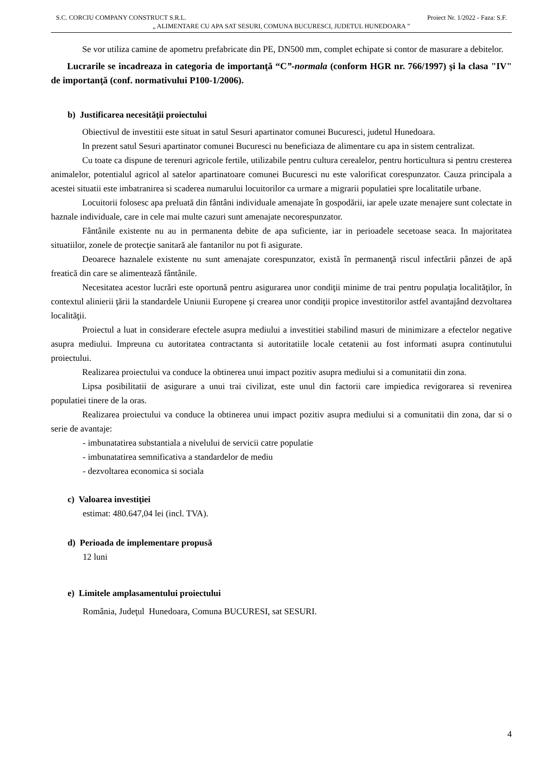S.C. CORCIU COMPANY CONSTRUCT S.R.L. Proiect Nr. 1/2022 - Faza: S.F.
„ ALIMENTARE CU APA SAT SESURI, COMUNA BUCURESCI, JUDETUL HUNEDOARA ”
Se vor utiliza camine de apometru prefabricate din PE, DN500 mm, complet echipate si contor de masurare a debitelor.
Lucrarile se incadreaza in categoria de importanţă “C”-normala (conform HGR nr. 766/1997) şi la clasa "IV" de importanţă (conf. normativului P100-1/2006).
b) Justificarea necesităţii proiectului
Obiectivul de investitii este situat in satul Sesuri apartinator comunei Bucuresci, judetul Hunedoara.
In prezent satul Sesuri apartinator comunei Bucuresci nu beneficiaza de alimentare cu apa in sistem centralizat.
Cu toate ca dispune de terenuri agricole fertile, utilizabile pentru cultura cerealelor, pentru horticultura si pentru cresterea animalelor, potentialul agricol al satelor apartinatoare comunei Bucuresci nu este valorificat corespunzator. Cauza principala a acestei situatii este imbatranirea si scaderea numarului locuitorilor ca urmare a migrarii populatiei spre localitatile urbane.
Locuitorii folosesc apa preluată din fântâni individuale amenajate în gospodării, iar apele uzate menajere sunt colectate in haznale individuale, care in cele mai multe cazuri sunt amenajate necorespunzator.
Fântânile existente nu au in permanenta debite de apa suficiente, iar in perioadele secetoase seaca. In majoritatea situatiilor, zonele de protecţie sanitară ale fantanilor nu pot fi asigurate.
Deoarece haznalele existente nu sunt amenajate corespunzator, există în permanenţă riscul infectării pânzei de apă freatică din care se alimentează fântânile.
Necesitatea acestor lucrări este oportună pentru asigurarea unor condiţii minime de trai pentru populaţia localităţilor, în contextul alinierii ţării la standardele Uniunii Europene şi crearea unor condiţii propice investitorilor astfel avantajând dezvoltarea localităţii.
Proiectul a luat in considerare efectele asupra mediului a investitiei stabilind masuri de minimizare a efectelor negative asupra mediului. Impreuna cu autoritatea contractanta si autoritatiile locale cetatenii au fost informati asupra continutului proiectului.
Realizarea proiectului va conduce la obtinerea unui impact pozitiv asupra mediului si a comunitatii din zona.
Lipsa posibilitatii de asigurare a unui trai civilizat, este unul din factorii care impiedica revigorarea si revenirea populatiei tinere de la oras.
Realizarea proiectului va conduce la obtinerea unui impact pozitiv asupra mediului si a comunitatii din zona, dar si o serie de avantaje:
- imbunatatirea substantiala a nivelului de servicii catre populatie
- imbunatatirea semnificativa a standardelor de mediu
- dezvoltarea economica si sociala
c) Valoarea investiţiei
estimat: 480.647,04 lei (incl. TVA).
d) Perioada de implementare propusă
12 luni
e) Limitele amplasamentului proiectului
România, Judeţul Hunedoara, Comuna BUCURESI, sat SESURI.
4